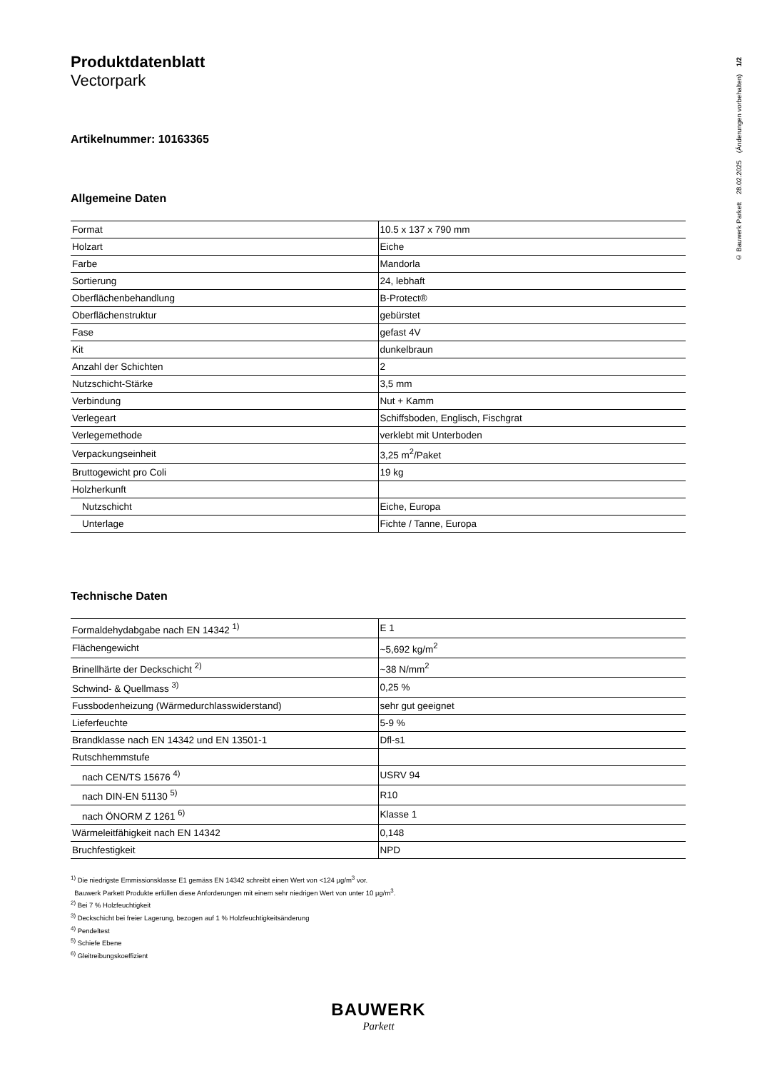Produktdatenblatt
Vectorpark
Artikelnummer: 10163365
Allgemeine Daten
| Format | 10.5 x 137 x 790 mm |
| Holzart | Eiche |
| Farbe | Mandorla |
| Sortierung | 24, lebhaft |
| Oberflächenbehandlung | B-Protect® |
| Oberflächenstruktur | gebürstet |
| Fase | gefast 4V |
| Kit | dunkelbraun |
| Anzahl der Schichten | 2 |
| Nutzschicht-Stärke | 3,5 mm |
| Verbindung | Nut + Kamm |
| Verlegeart | Schiffsboden, Englisch, Fischgrat |
| Verlegemethode | verklebt mit Unterboden |
| Verpackungseinheit | 3,25 m<sup>2</sup>/Paket |
| Bruttogewicht pro Coli | 19 kg |
| Holzherkunft | |
| Nutzschicht | Eiche, Europa |
| Unterlage | Fichte / Tanne, Europa |
Technische Daten
| Formaldehydabgabe nach EN 14342 <sup>1)</sup> | E 1 |
| Flächengewicht | ~5,692 kg/m<sup>2</sup> |
| Brinellhärte der Deckschicht <sup>2)</sup> | ~38 N/mm<sup>2</sup> |
| Schwind- & Quellmass <sup>3)</sup> | 0,25 % |
| Fussbodenheizung (Wärmedurchlasswiderstand) | sehr gut geeignet |
| Lieferfeuchte | 5-9 % |
| Brandklasse nach EN 14342 und EN 13501-1 | Dfl-s1 |
| Rutschhemmstufe | |
| nach CEN/TS 15676 <sup>4)</sup> | USRV 94 |
| nach DIN-EN 51130 <sup>5)</sup> | R10 |
| nach ÖNORM Z 1261 <sup>6)</sup> | Klasse 1 |
| Wärmeleitfähigkeit nach EN 14342 | 0,148 |
| Bruchfestigkeit | NPD |
<sup>1)</sup> Die niedrigste Emmissionsklasse E1 gemäss EN 14342 schreibt einen Wert von <124 µg/m<sup>3</sup> vor.
Bauwerk Parkett Produkte erfüllen diese Anforderungen mit einem sehr niedrigen Wert von unter 10 µg/m<sup>3</sup>.
<sup>2)</sup> Bei 7 % Holzfeuchtigkeit
<sup>3)</sup> Deckschicht bei freier Lagerung, bezogen auf 1 % Holzfeuchtigkeitsänderung
<sup>4)</sup> Pendeltest
<sup>5)</sup> Schiefe Ebene
<sup>6)</sup> Gleitreibungskoeffizient
© Bauwerk Parkett 28.02.2025 (Änderungen vorbehalten) 1/2
BAUWERK
Parkett